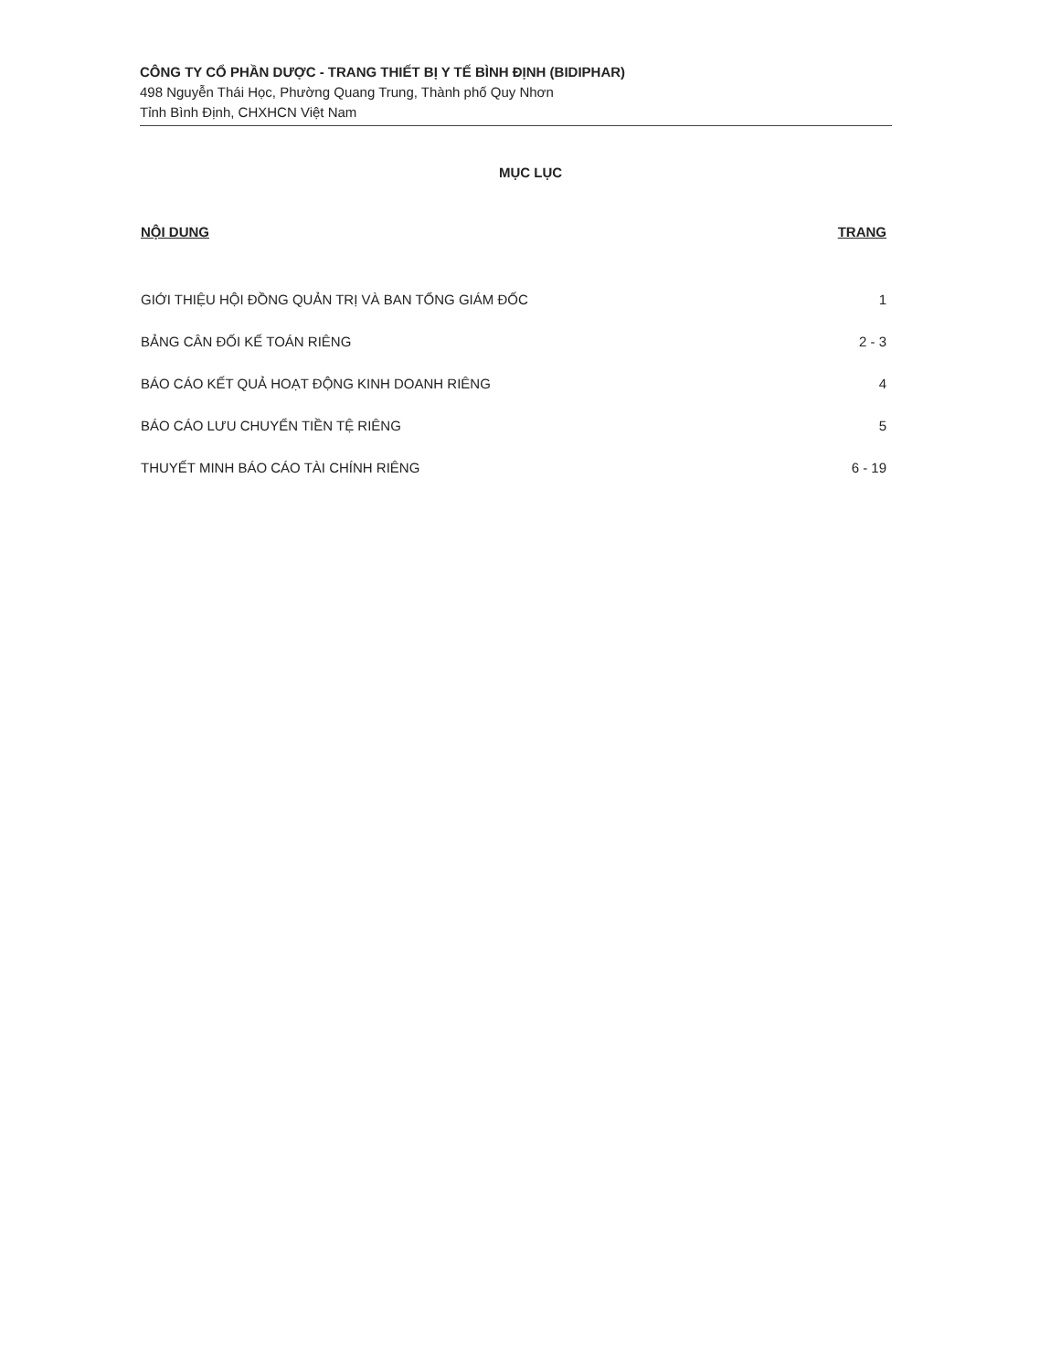CÔNG TY CỔ PHẦN DƯỢC - TRANG THIẾT BỊ Y TẾ BÌNH ĐỊNH (BIDIPHAR)
498 Nguyễn Thái Học, Phường Quang Trung, Thành phố Quy Nhơn
Tỉnh Bình Định, CHXHCN Việt Nam
MỤC LỤC
| NỘI DUNG | TRANG |
| --- | --- |
| GIỚI THIỆU HỘI ĐỒNG QUẢN TRỊ VÀ BAN TỔNG GIÁM ĐỐC | 1 |
| BẢNG CÂN ĐỐI KẾ TOÁN RIÊNG | 2 - 3 |
| BÁO CÁO KẾT QUẢ HOẠT ĐỘNG KINH DOANH RIÊNG | 4 |
| BÁO CÁO LƯU CHUYỂN TIỀN TỆ RIÊNG | 5 |
| THUYẾT MINH BÁO CÁO TÀI CHÍNH RIÊNG | 6 - 19 |